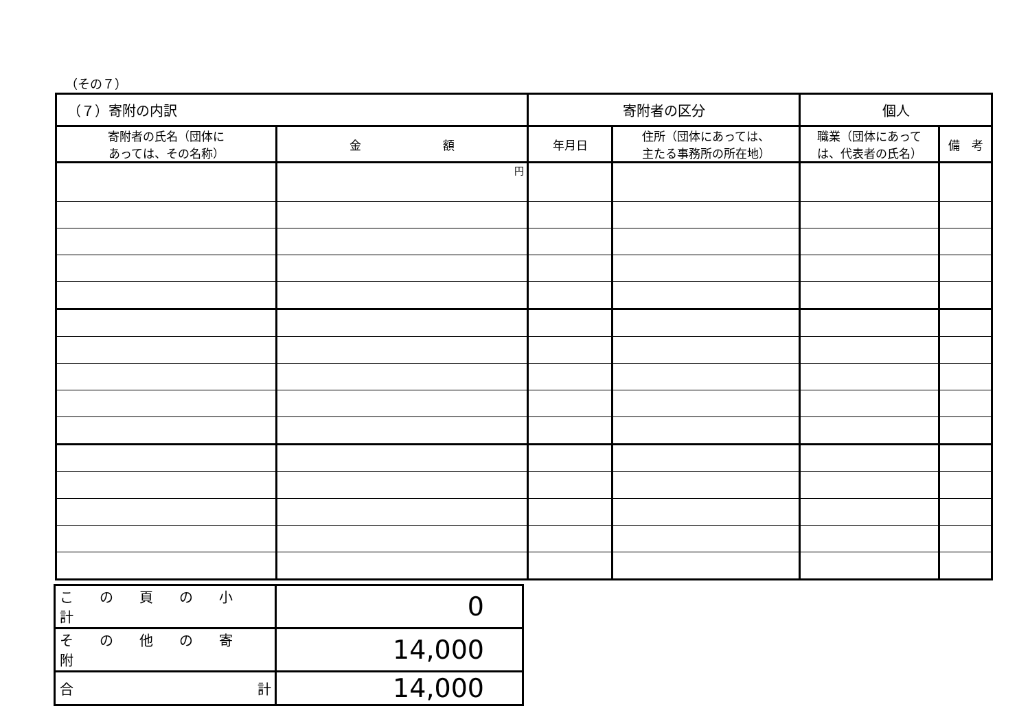（その７）
| （７）寄附の内訳 | | 寄附者の区分 | | 個人 | |
| 寄附者の氏名（団体に あっては、その名称） | 金 額 | 年月日 | 住所（団体にあっては、 主たる事務所の所在地） | 職業（団体にあって は、代表者の氏名） | 備 考 |
| | 円 | | | | |
| この頁の小計 | 0 |
| その他の寄附 | 14,000 |
| 合 計 | 14,000 |